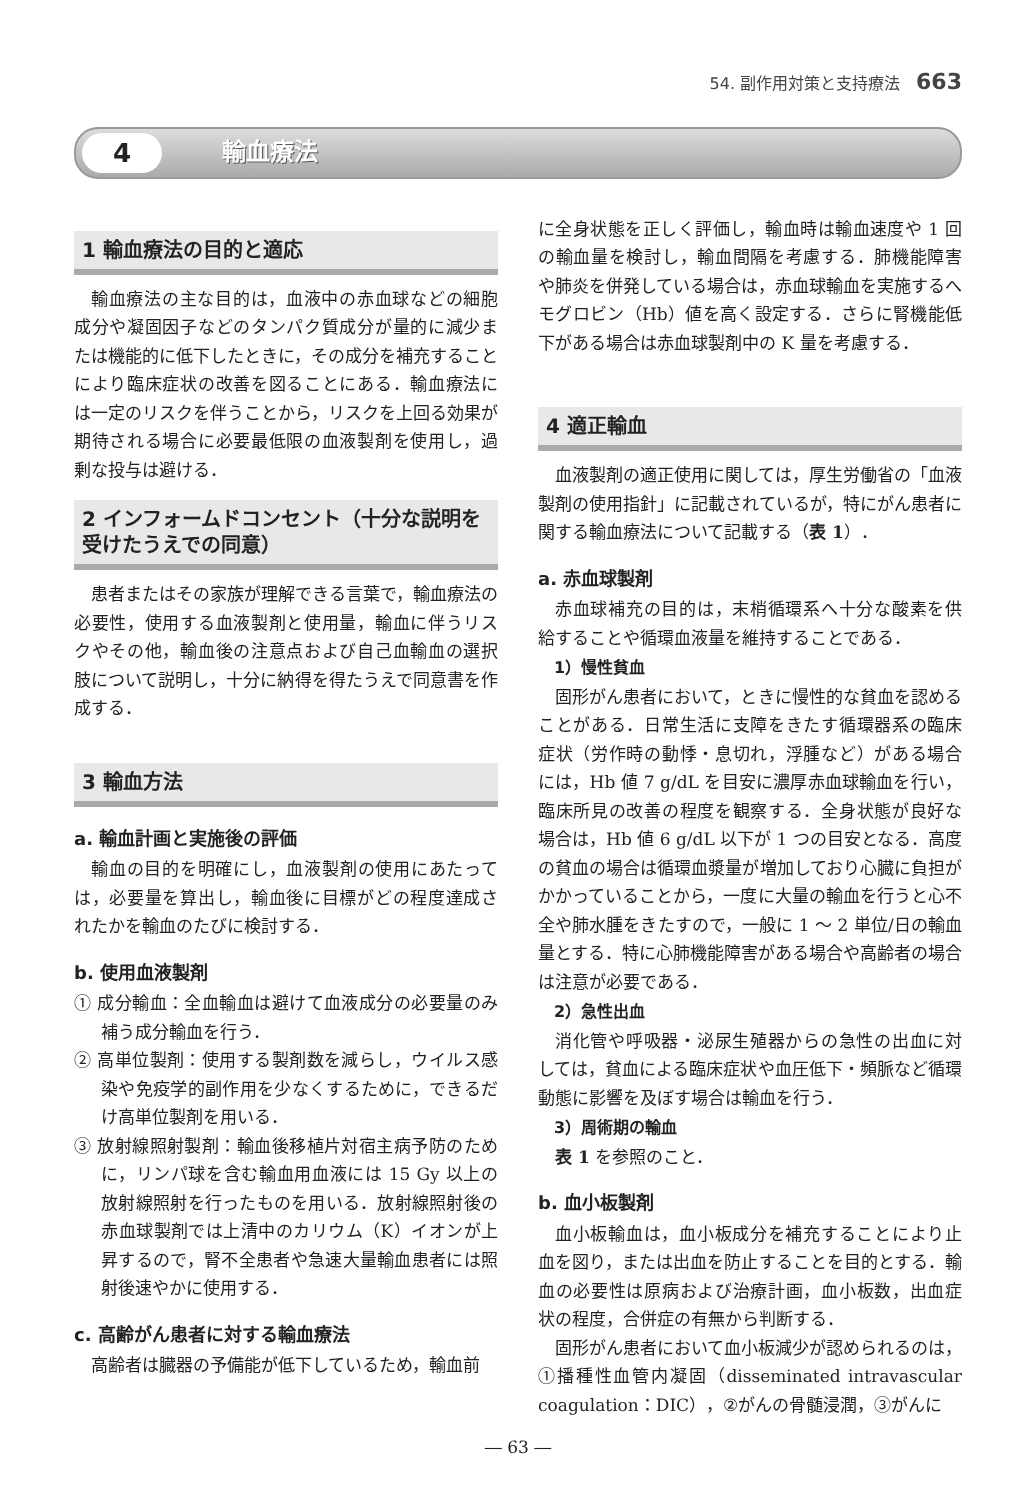54. 副作用対策と支持療法 663
4 輸血療法
1 輸血療法の目的と適応
輸血療法の主な目的は，血液中の赤血球などの細胞成分や凝固因子などのタンパク質成分が量的に減少または機能的に低下したときに，その成分を補充することにより臨床症状の改善を図ることにある．輸血療法には一定のリスクを伴うことから，リスクを上回る効果が期待される場合に必要最低限の血液製剤を使用し，過剰な投与は避ける．
2 インフォームドコンセント（十分な説明を受けたうえでの同意）
患者またはその家族が理解できる言葉で，輸血療法の必要性，使用する血液製剤と使用量，輸血に伴うリスクやその他，輸血後の注意点および自己血輸血の選択肢について説明し，十分に納得を得たうえで同意書を作成する．
3 輸血方法
a. 輸血計画と実施後の評価
輸血の目的を明確にし，血液製剤の使用にあたっては，必要量を算出し，輸血後に目標がどの程度達成されたかを輸血のたびに検討する．
b. 使用血液製剤
① 成分輸血：全血輸血は避けて血液成分の必要量のみ補う成分輸血を行う．
② 高単位製剤：使用する製剤数を減らし，ウイルス感染や免疫学的副作用を少なくするために，できるだけ高単位製剤を用いる．
③ 放射線照射製剤：輸血後移植片対宿主病予防のために，リンパ球を含む輸血用血液には 15 Gy 以上の放射線照射を行ったものを用いる．放射線照射後の赤血球製剤では上清中のカリウム（K）イオンが上昇するので，腎不全患者や急速大量輸血患者には照射後速やかに使用する．
c. 高齢がん患者に対する輸血療法
高齢者は臓器の予備能が低下しているため，輸血前
に全身状態を正しく評価し，輸血時は輸血速度や 1 回の輸血量を検討し，輸血間隔を考慮する．肺機能障害や肺炎を併発している場合は，赤血球輸血を実施するへモグロビン（Hb）値を高く設定する．さらに腎機能低下がある場合は赤血球製剤中の K 量を考慮する．
4 適正輸血
血液製剤の適正使用に関しては，厚生労働省の「血液製剤の使用指針」に記載されているが，特にがん患者に関する輸血療法について記載する（表 1）．
a. 赤血球製剤
赤血球補充の目的は，末梢循環系へ十分な酸素を供給することや循環血液量を維持することである．
1）慢性貧血
固形がん患者において，ときに慢性的な貧血を認めることがある．日常生活に支障をきたす循環器系の臨床症状（労作時の動悸・息切れ，浮腫など）がある場合には，Hb 値 7 g/dL を目安に濃厚赤血球輸血を行い，臨床所見の改善の程度を観察する．全身状態が良好な場合は，Hb 値 6 g/dL 以下が 1 つの目安となる．高度の貧血の場合は循環血漿量が増加しており心臓に負担がかかっていることから，一度に大量の輸血を行うと心不全や肺水腫をきたすので，一般に 1 ～ 2 単位/日の輸血量とする．特に心肺機能障害がある場合や高齢者の場合は注意が必要である．
2）急性出血
消化管や呼吸器・泌尿生殖器からの急性の出血に対しては，貧血による臨床症状や血圧低下・頻脈など循環動態に影響を及ぼす場合は輸血を行う．
3）周術期の輸血
表 1 を参照のこと．
b. 血小板製剤
血小板輸血は，血小板成分を補充することにより止血を図り，または出血を防止することを目的とする．輸血の必要性は原病および治療計画，血小板数，出血症状の程度，合併症の有無から判断する．
固形がん患者において血小板減少が認められるのは，①播種性血管内凝固（disseminated intravascular coagulation：DIC），②がんの骨髄浸潤，③がんに
― 63 ―